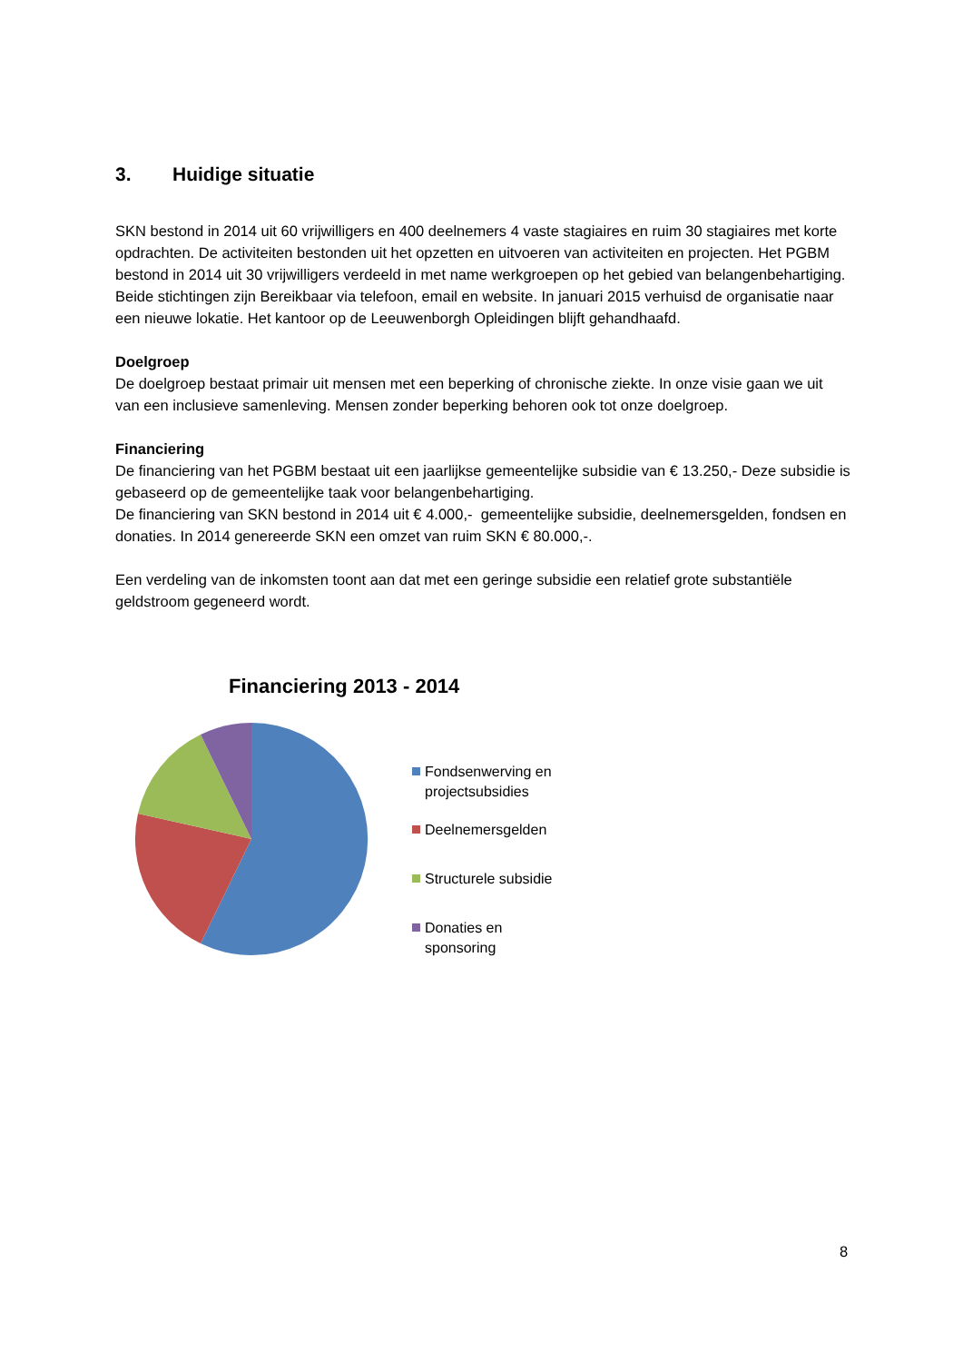3. Huidige situatie
SKN bestond in 2014 uit 60 vrijwilligers en 400 deelnemers 4 vaste stagiaires en ruim 30 stagiaires met korte opdrachten. De activiteiten bestonden uit het opzetten en uitvoeren van activiteiten en projecten. Het PGBM bestond in 2014 uit 30 vrijwilligers verdeeld in met name werkgroepen op het gebied van belangenbehartiging. Beide stichtingen zijn Bereikbaar via telefoon, email en website. In januari 2015 verhuisd de organisatie naar een nieuwe lokatie. Het kantoor op de Leeuwenborgh Opleidingen blijft gehandhaafd.
Doelgroep
De doelgroep bestaat primair uit mensen met een beperking of chronische ziekte. In onze visie gaan we uit van een inclusieve samenleving. Mensen zonder beperking behoren ook tot onze doelgroep.
Financiering
De financiering van het PGBM bestaat uit een jaarlijkse gemeentelijke subsidie van € 13.250,- Deze subsidie is gebaseerd op de gemeentelijke taak voor belangenbehartiging.
De financiering van SKN bestond in 2014 uit € 4.000,- gemeentelijke subsidie, deelnemersgelden, fondsen en donaties. In 2014 genereerde SKN een omzet van ruim SKN € 80.000,-.
Een verdeling van de inkomsten toont aan dat met een geringe subsidie een relatief grote substantiële geldstroom gegeneerd wordt.
Financiering 2013 - 2014
Fondsenwerving en
projectsubsidies
Deelnemersgelden
Structurele subsidie
Donaties en
sponsoring
8